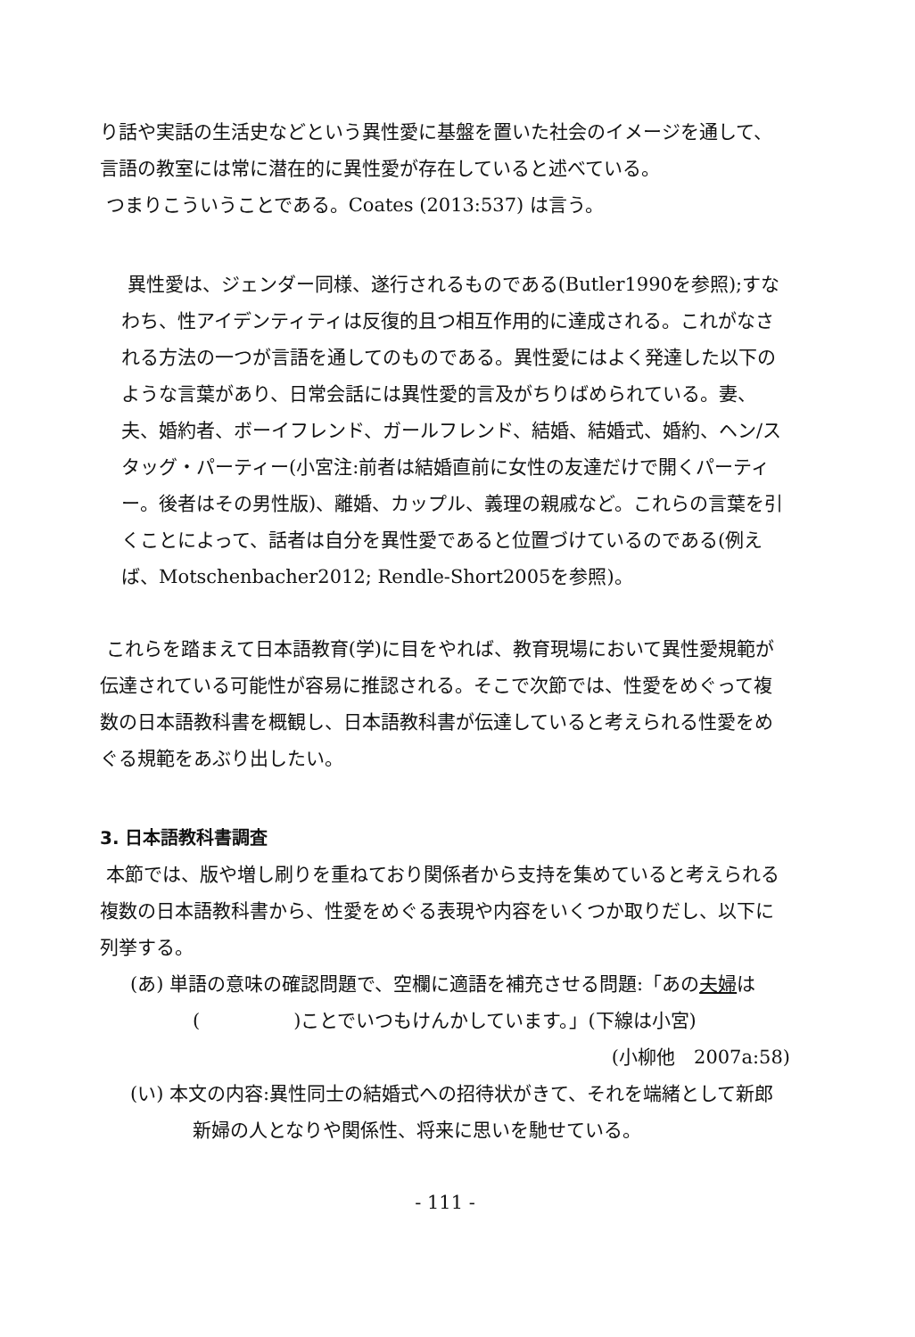り話や実話の生活史などという異性愛に基盤を置いた社会のイメージを通して、言語の教室には常に潜在的に異性愛が存在していると述べている。
つまりこういうことである。Coates (2013:537) は言う。
異性愛は、ジェンダー同様、遂行されるものである(Butler1990を参照);すなわち、性アイデンティティは反復的且つ相互作用的に達成される。これがなされる方法の一つが言語を通してのものである。異性愛にはよく発達した以下のような言葉があり、日常会話には異性愛的言及がちりばめられている。妻、夫、婚約者、ボーイフレンド、ガールフレンド、結婚、結婚式、婚約、ヘン/スタッグ・パーティー(小宮注:前者は結婚直前に女性の友達だけで開くパーティー。後者はその男性版)、離婚、カップル、義理の親戚など。これらの言葉を引くことによって、話者は自分を異性愛であると位置づけているのである(例えば、Motschenbacher2012; Rendle-Short2005を参照)。
これらを踏まえて日本語教育(学)に目をやれば、教育現場において異性愛規範が伝達されている可能性が容易に推認される。そこで次節では、性愛をめぐって複数の日本語教科書を概観し、日本語教科書が伝達していると考えられる性愛をめぐる規範をあぶり出したい。
3. 日本語教科書調査
本節では、版や増し刷りを重ねており関係者から支持を集めていると考えられる複数の日本語教科書から、性愛をめぐる表現や内容をいくつか取りだし、以下に列挙する。
(あ) 単語の意味の確認問題で、空欄に適語を補充させる問題:「あの夫婦は(　　　　　)ことでいつもけんかしています。」(下線は小宮)
(小柳他　2007a:58)
(い) 本文の内容:異性同士の結婚式への招待状がきて、それを端緒として新郎新婦の人となりや関係性、将来に思いを馳せている。
- 111 -